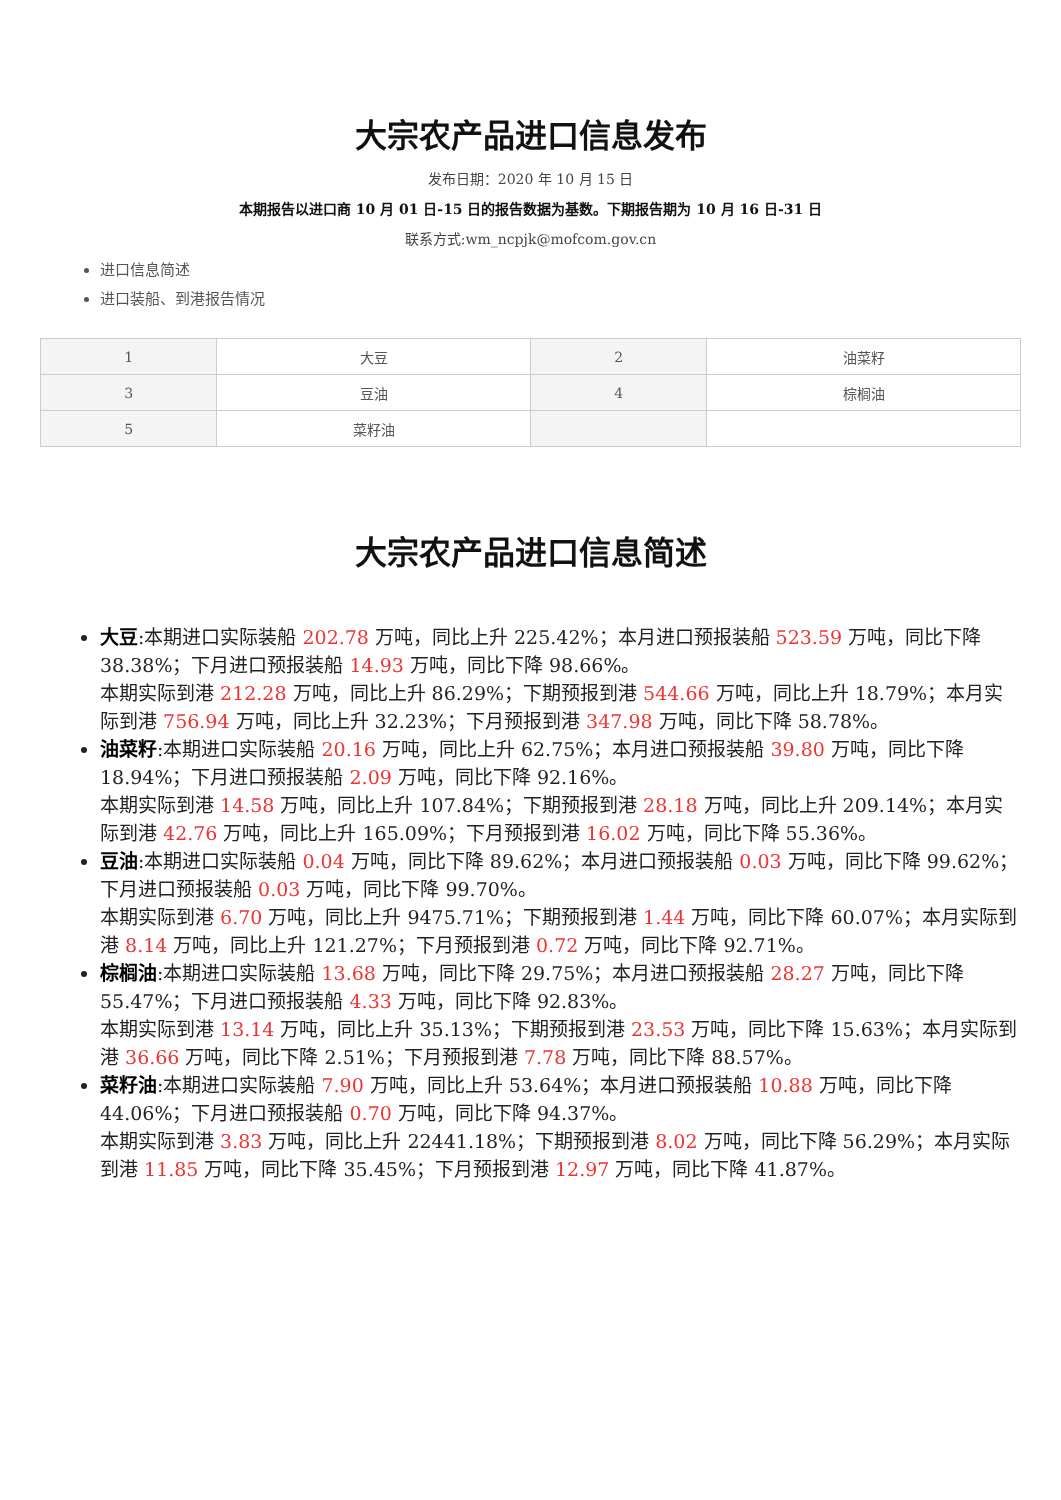大宗农产品进口信息发布
发布日期：2020 年 10 月 15 日
本期报告以进口商 10 月 01 日-15 日的报告数据为基数。下期报告期为 10 月 16 日-31 日
联系方式:wm_ncpjk@mofcom.gov.cn
进口信息简述
进口装船、到港报告情况
| 1 | 大豆 | 2 | 油菜籽 |
| 3 | 豆油 | 4 | 棕榈油 |
| 5 | 菜籽油 | | |
大宗农产品进口信息简述
大豆:本期进口实际装船 202.78 万吨，同比上升 225.42%；本月进口预报装船 523.59 万吨，同比下降 38.38%；下月进口预报装船 14.93 万吨，同比下降 98.66%。
本期实际到港 212.28 万吨，同比上升 86.29%；下期预报到港 544.66 万吨，同比上升 18.79%；本月实际到港 756.94 万吨，同比上升 32.23%；下月预报到港 347.98 万吨，同比下降 58.78%。
油菜籽:本期进口实际装船 20.16 万吨，同比上升 62.75%；本月进口预报装船 39.80 万吨，同比下降 18.94%；下月进口预报装船 2.09 万吨，同比下降 92.16%。
本期实际到港 14.58 万吨，同比上升 107.84%；下期预报到港 28.18 万吨，同比上升 209.14%；本月实际到港 42.76 万吨，同比上升 165.09%；下月预报到港 16.02 万吨，同比下降 55.36%。
豆油:本期进口实际装船 0.04 万吨，同比下降 89.62%；本月进口预报装船 0.03 万吨，同比下降 99.62%；下月进口预报装船 0.03 万吨，同比下降 99.70%。
本期实际到港 6.70 万吨，同比上升 9475.71%；下期预报到港 1.44 万吨，同比下降 60.07%；本月实际到港 8.14 万吨，同比上升 121.27%；下月预报到港 0.72 万吨，同比下降 92.71%。
棕榈油:本期进口实际装船 13.68 万吨，同比下降 29.75%；本月进口预报装船 28.27 万吨，同比下降 55.47%；下月进口预报装船 4.33 万吨，同比下降 92.83%。
本期实际到港 13.14 万吨，同比上升 35.13%；下期预报到港 23.53 万吨，同比下降 15.63%；本月实际到港 36.66 万吨，同比下降 2.51%；下月预报到港 7.78 万吨，同比下降 88.57%。
菜籽油:本期进口实际装船 7.90 万吨，同比上升 53.64%；本月进口预报装船 10.88 万吨，同比下降 44.06%；下月进口预报装船 0.70 万吨，同比下降 94.37%。
本期实际到港 3.83 万吨，同比上升 22441.18%；下期预报到港 8.02 万吨，同比下降 56.29%；本月实际到港 11.85 万吨，同比下降 35.45%；下月预报到港 12.97 万吨，同比下降 41.87%。